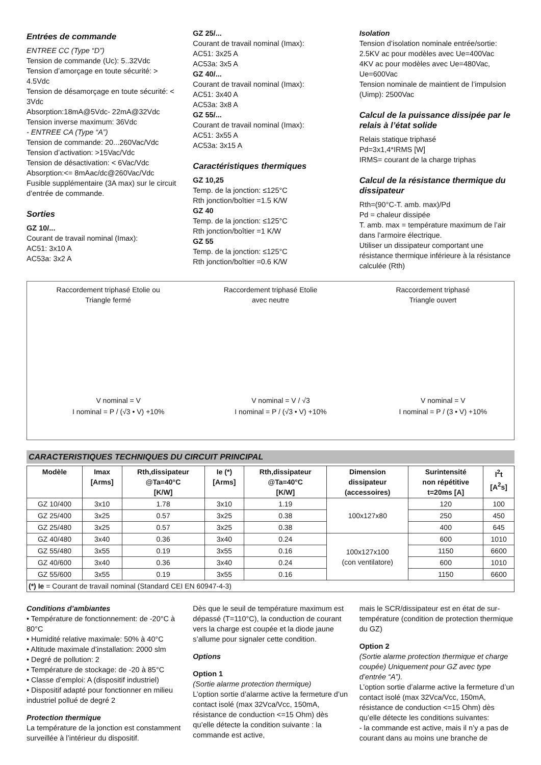Entrées de commande
ENTREE CC (Type “D”)
Tension de commande (Uc): 5..32Vdc
Tension d’amorçage en toute sécurité: > 4.5Vdc
Tension de désamorçage en toute sécurité: < 3Vdc
Absorption:18mA@5Vdc- 22mA@32Vdc
Tension inverse maximum: 36Vdc
- ENTREE CA (Type “A”)
Tension de commande: 20...260Vac/Vdc
Tension d’activation: >15Vac/Vdc
Tension de désactivation: < 6Vac/Vdc
Absorption:<= 8mAac/dc@260Vac/Vdc
Fusible supplémentaire (3A max) sur le circuit d’entrée de commande.
Sorties
GZ 10/...
Courant de travail nominal (Imax):
AC51: 3x10 A
AC53a: 3x2 A
GZ 25/...
Courant de travail nominal (Imax):
AC51: 3x25 A
AC53a: 3x5 A
GZ 40/...
Courant de travail nominal (Imax):
AC51: 3x40 A
AC53a: 3x8 A
GZ 55/...
Courant de travail nominal (Imax):
AC51: 3x55 A
AC53a: 3x15 A
Caractéristiques thermiques
GZ 10,25
Temp. de la jonction: ≤125°C
Rth jonction/boîtier =1.5 K/W
GZ 40
Temp. de la jonction: ≤125°C
Rth jonction/boîtier =1 K/W
GZ 55
Temp. de la jonction: ≤125°C
Rth jonction/boîtier =0.6 K/W
Isolation
Tension d’isolation nominale entrée/sortie:
2.5KV ac pour modèles avec Ue=400Vac
4KV ac pour modèles avec Ue=480Vac, Ue=600Vac
Tension nominale de maintient de l’impulsion (Uimp): 2500Vac
Calcul de la puissance dissipée par le relais à l’état solide
Relais statique triphasé
Pd=3x1,4*IRMS [W]
IRMS= courant de la charge triphas
Calcul de la résistance thermique du dissipateur
Rth=(90°C-T. amb. max)/Pd
Pd = chaleur dissipée
T. amb. max = température maximum de l’air dans l’armoire électrique.
Utiliser un dissipateur comportant une résistance thermique inférieure à la résistance calculée (Rth)
Raccordement triphasé Etolie ou
Triangle fermé
V nominal = V
I nominal = P / (√3 • V) +10%
Raccordement triphasé Etolie
avec neutre
V nominal = V / √3
I nominal = P / (√3 • V) +10%
Raccordement triphasé
Triangle ouvert
V nominal = V
I nominal = P / (3 • V) +10%
CARACTERISTIQUES TECHNIQUES DU CIRCUIT PRINCIPAL
| Modèle | Imax [Arms] | Rth,dissipateur @Ta=40°C [K/W] | Ie (*) [Arms] | Rth,dissipateur @Ta=40°C [K/W] | Dimension dissipateur (accessoires) | Surintensité non répétitive t=20ms [A] | I<sup>2</sup>t [A<sup>2</sup>s] |
| --- | --- | --- | --- | --- | --- | --- | --- |
| GZ 10/400 | 3x10 | 1.78 | 3x10 | 1.19 | 100x127x80 | 120 | 100 |
| GZ 25/400 | 3x25 | 0.57 | 3x25 | 0.38 | | 250 | 450 |
| GZ 25/480 | 3x25 | 0.57 | 3x25 | 0.38 | | 400 | 645 |
| GZ 40/480 | 3x40 | 0.36 | 3x40 | 0.24 | 100x127x100 (con ventilatore) | 600 | 1010 |
| GZ 55/480 | 3x55 | 0.19 | 3x55 | 0.16 | | 1150 | 6600 |
| GZ 40/600 | 3x40 | 0.36 | 3x40 | 0.24 | | 600 | 1010 |
| GZ 55/600 | 3x55 | 0.19 | 3x55 | 0.16 | | 1150 | 6600 |
| (*) Ie = Courant de travail nominal (Standard CEI EN 60947-4-3) | | | | | | | |
Conditions d’ambiantes
• Température de fonctionnement: de -20°C à 80°C
• Humidité relative maximale: 50% à 40°C
• Altitude maximale d’installation: 2000 slm
• Degré de pollution: 2
• Température de stockage: de -20 à 85°C
• Classe d’emploi: A (dispositif industriel)
• Dispositif adapté pour fonctionner en milieu industriel pollué de degré 2
Protection thermique
La température de la jonction est constamment surveillée à l’intérieur du dispositif.
Dès que le seuil de température maximum est dépassé (T=110°C), la conduction de courant vers la charge est coupée et la diode jaune s’allume pour signaler cette condition.
Options
Option 1
(Sortie alarme protection thermique)
L’option sortie d’alarme active la fermeture d’un contact isolé (max 32Vca/Vcc, 150mA, résistance de conduction <=15 Ohm) dès qu’elle détecte la condition suivante : la commande est active,
mais le SCR/dissipateur est en état de sur-température (condition de protection thermique du GZ)
Option 2
(Sortie alarme protection thermique et charge coupée) Uniquement pour GZ avec type d’entrée “A”).
L’option sortie d’alarme active la fermeture d’un contact isolé (max 32Vca/Vcc, 150mA, résistance de conduction <=15 Ohm) dès qu’elle détecte les conditions suivantes:
- la commande est active, mais il n’y a pas de courant dans au moins une branche de